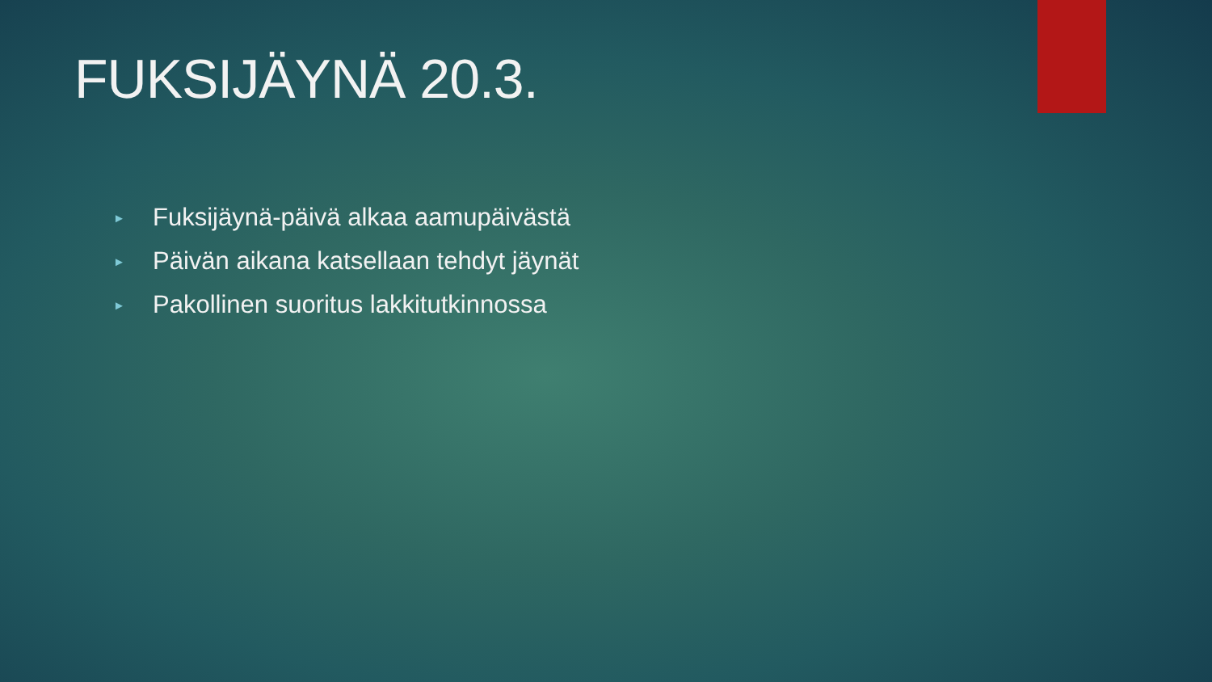FUKSIJÄYNÄ 20.3.
► Fuksijäynä-päivä alkaa aamupäivästä
► Päivän aikana katsellaan tehdyt jäynät
► Pakollinen suoritus lakkitutkinnossa